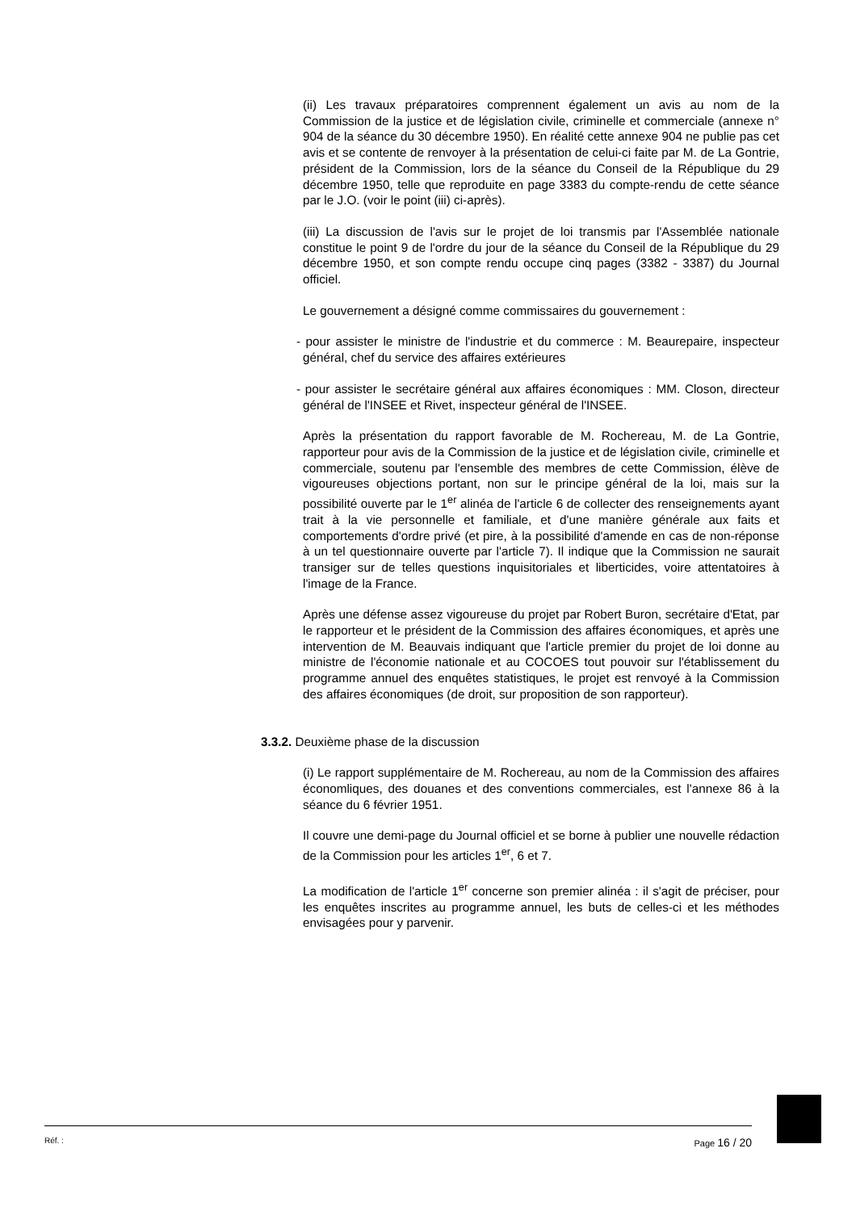(ii) Les travaux préparatoires comprennent également un avis au nom de la Commission de la justice et de législation civile, criminelle et commerciale (annexe n° 904 de la séance du 30 décembre 1950). En réalité cette annexe 904 ne publie pas cet avis et se contente de renvoyer à la présentation de celui-ci faite par M. de La Gontrie, président de la Commission, lors de la séance du Conseil de la République du 29 décembre 1950, telle que reproduite en page 3383 du compte-rendu de cette séance par le J.O. (voir le point (iii) ci-après).
(iii) La discussion de l'avis sur le projet de loi transmis par l'Assemblée nationale constitue le point 9 de l'ordre du jour de la séance du Conseil de la République du 29 décembre 1950, et son compte rendu occupe cinq pages (3382 - 3387) du Journal officiel.
Le gouvernement a désigné comme commissaires du gouvernement :
- pour assister le ministre de l'industrie et du commerce : M. Beaurepaire, inspecteur général, chef du service des affaires extérieures
- pour assister le secrétaire général aux affaires économiques : MM. Closon, directeur général de l'INSEE et Rivet, inspecteur général de l'INSEE.
Après la présentation du rapport favorable de M. Rochereau, M. de La Gontrie, rapporteur pour avis de la Commission de la justice et de législation civile, criminelle et commerciale, soutenu par l'ensemble des membres de cette Commission, élève de vigoureuses objections portant, non sur le principe général de la loi, mais sur la possibilité ouverte par le 1<sup>er</sup> alinéa de l'article 6 de collecter des renseignements ayant trait à la vie personnelle et familiale, et d'une manière générale aux faits et comportements d'ordre privé (et pire, à la possibilité d'amende en cas de non-réponse à un tel questionnaire ouverte par l'article 7). Il indique que la Commission ne saurait transiger sur de telles questions inquisitoriales et liberticides, voire attentatoires à l'image de la France.
Après une défense assez vigoureuse du projet par Robert Buron, secrétaire d'Etat, par le rapporteur et le président de la Commission des affaires économiques, et après une intervention de M. Beauvais indiquant que l'article premier du projet de loi donne au ministre de l'économie nationale et au COCOES tout pouvoir sur l'établissement du programme annuel des enquêtes statistiques, le projet est renvoyé à la Commission des affaires économiques (de droit, sur proposition de son rapporteur).
3.3.2. Deuxième phase de la discussion
(i) Le rapport supplémentaire de M. Rochereau, au nom de la Commission des affaires économliques, des douanes et des conventions commerciales, est l'annexe 86 à la séance du 6 février 1951.
Il couvre une demi-page du Journal officiel et se borne à publier une nouvelle rédaction de la Commission pour les articles 1<sup>er</sup>, 6 et 7.
La modification de l'article 1<sup>er</sup> concerne son premier alinéa : il s'agit de préciser, pour les enquêtes inscrites au programme annuel, les buts de celles-ci et les méthodes envisagées pour y parvenir.
Réf. : Page 16 / 20